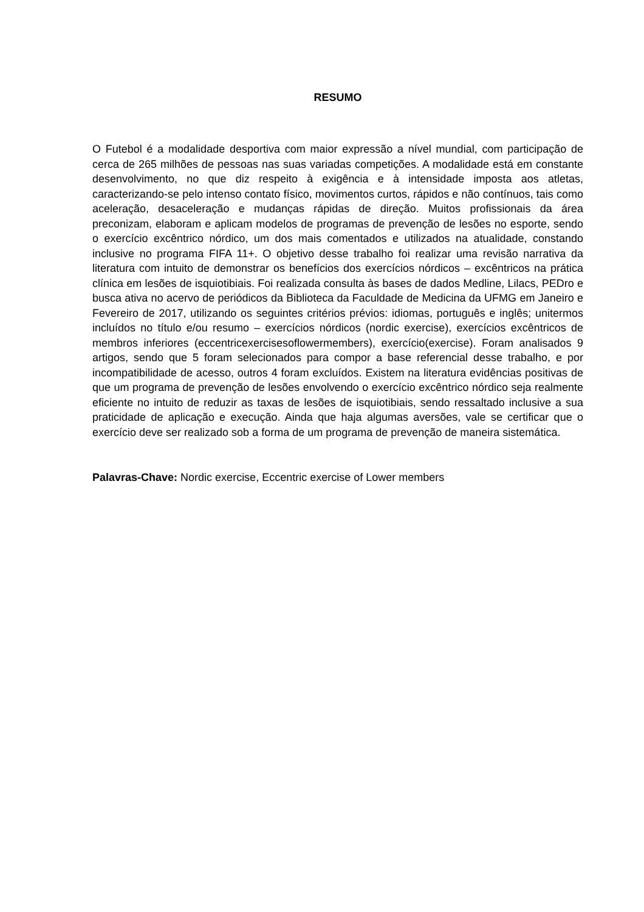RESUMO
O Futebol é a modalidade desportiva com maior expressão a nível mundial, com participação de cerca de 265 milhões de pessoas nas suas variadas competições. A modalidade está em constante desenvolvimento, no que diz respeito à exigência e à intensidade imposta aos atletas, caracterizando-se pelo intenso contato físico, movimentos curtos, rápidos e não contínuos, tais como aceleração, desaceleração e mudanças rápidas de direção. Muitos profissionais da área preconizam, elaboram e aplicam modelos de programas de prevenção de lesões no esporte, sendo o exercício excêntrico nórdico, um dos mais comentados e utilizados na atualidade, constando inclusive no programa FIFA 11+. O objetivo desse trabalho foi realizar uma revisão narrativa da literatura com intuito de demonstrar os benefícios dos exercícios nórdicos – excêntricos na prática clínica em lesões de isquiotibiais. Foi realizada consulta às bases de dados Medline, Lilacs, PEDro e busca ativa no acervo de periódicos da Biblioteca da Faculdade de Medicina da UFMG em Janeiro e Fevereiro de 2017, utilizando os seguintes critérios prévios: idiomas, português e inglês; unitermos incluídos no título e/ou resumo – exercícios nórdicos (nordic exercise), exercícios excêntricos de membros inferiores (eccentricexercisesoflowermembers), exercício(exercise). Foram analisados 9 artigos, sendo que 5 foram selecionados para compor a base referencial desse trabalho, e por incompatibilidade de acesso, outros 4 foram excluídos. Existem na literatura evidências positivas de que um programa de prevenção de lesões envolvendo o exercício excêntrico nórdico seja realmente eficiente no intuito de reduzir as taxas de lesões de isquiotibiais, sendo ressaltado inclusive a sua praticidade de aplicação e execução. Ainda que haja algumas aversões, vale se certificar que o exercício deve ser realizado sob a forma de um programa de prevenção de maneira sistemática.
Palavras-Chave: Nordic exercise, Eccentric exercise of Lower members